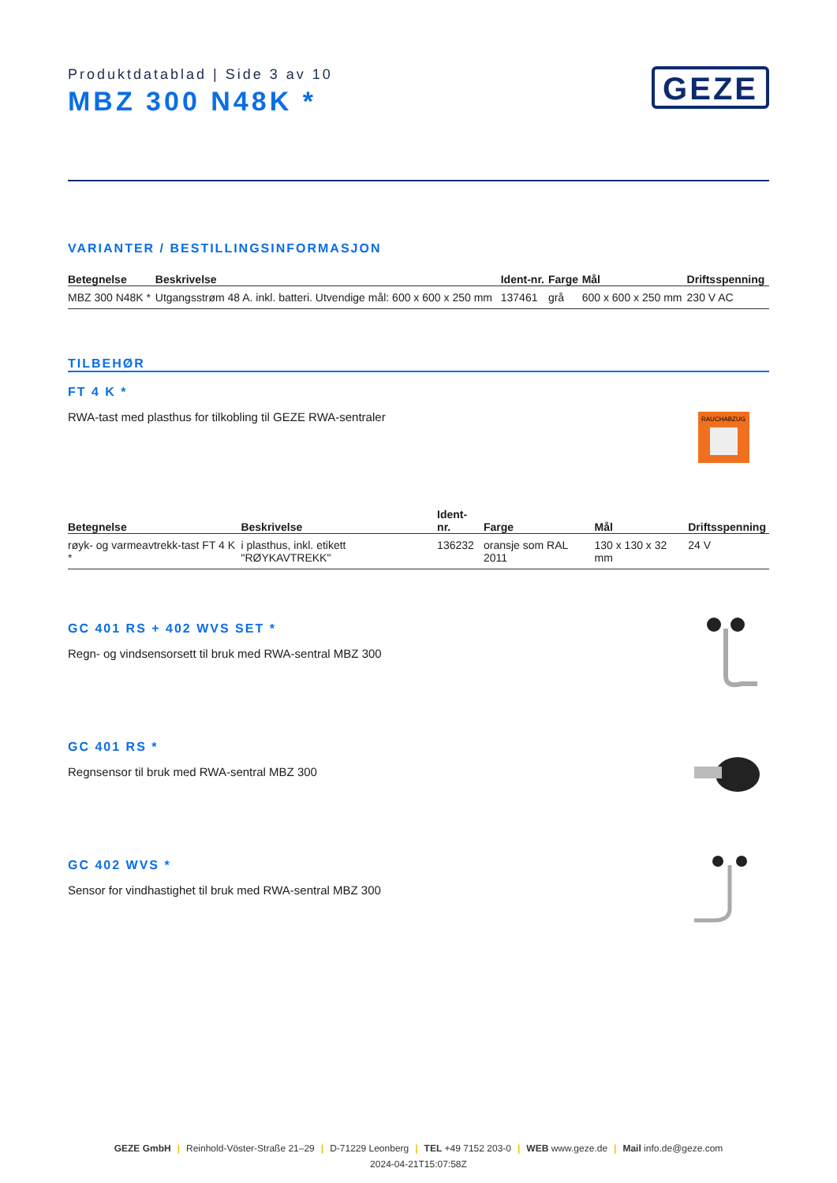Produktdatablad | Side 3 av 10
MBZ 300 N48K *
GEZE
VARIANTER / BESTILLINGSINFORMASJON
| Betegnelse | Beskrivelse | Ident-nr. | Farge | Mål | Driftsspenning |
| --- | --- | --- | --- | --- | --- |
| MBZ 300 N48K * | Utgangsstrøm 48 A. inkl. batteri. Utvendige mål: 600 x 600 x 250 mm | 137461 | grå | 600 x 600 x 250 mm | 230 V AC |
TILBEHØR
FT 4 K *
RWA-tast med plasthus for tilkobling til GEZE RWA-sentraler
RAUCHABZUG
| Betegnelse | Beskrivelse | Ident-nr. | Farge | Mål | Driftsspenning |
| --- | --- | --- | --- | --- | --- |
| røyk- og varmeavtrekk-tast FT 4 K * | i plasthus, inkl. etikett "RØYKAVTREKK" | 136232 | oransje som RAL 2011 | 130 x 130 x 32 mm | 24 V |
GC 401 RS + 402 WVS SET *
Regn- og vindsensorsett til bruk med RWA-sentral MBZ 300
GC 401 RS *
Regnsensor til bruk med RWA-sentral MBZ 300
GC 402 WVS *
Sensor for vindhastighet til bruk med RWA-sentral MBZ 300
GEZE GmbH | Reinhold-Vöster-Straße 21–29 | D-71229 Leonberg | TEL +49 7152 203-0 | WEB www.geze.de | Mail info.de@geze.com
2024-04-21T15:07:58Z